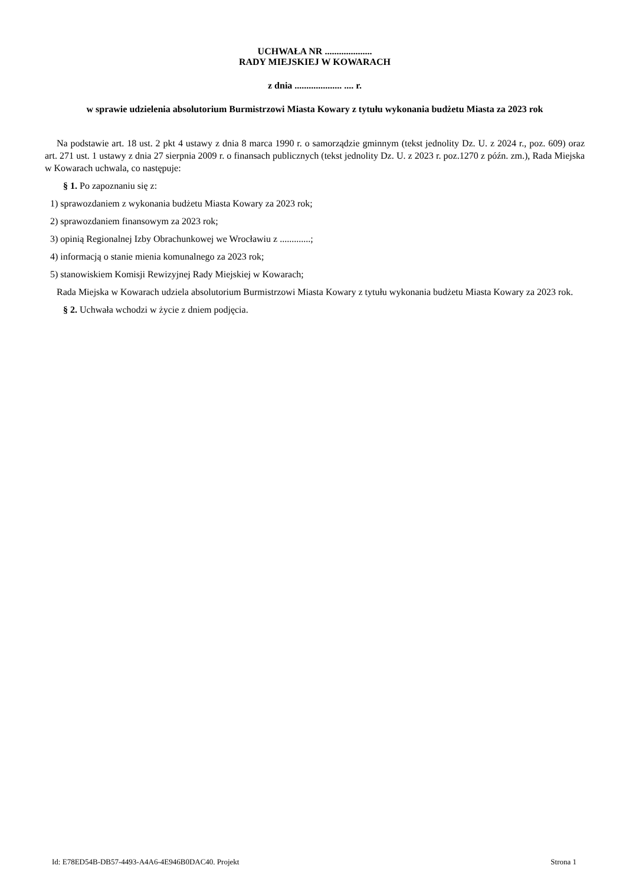UCHWAŁA NR ....................
RADY MIEJSKIEJ W KOWARACH
z dnia .................... .... r.
w sprawie udzielenia absolutorium Burmistrzowi Miasta Kowary z tytułu wykonania budżetu Miasta za 2023 rok
Na podstawie art. 18 ust. 2 pkt 4 ustawy z dnia 8 marca 1990 r. o samorządzie gminnym (tekst jednolity Dz. U. z 2024 r., poz. 609) oraz art. 271 ust. 1 ustawy z dnia 27 sierpnia 2009 r. o finansach publicznych (tekst jednolity Dz. U. z 2023 r. poz.1270 z późn. zm.), Rada Miejska w Kowarach uchwala, co następuje:
§ 1. Po zapoznaniu się z:
1) sprawozdaniem z wykonania budżetu Miasta Kowary za 2023 rok;
2) sprawozdaniem finansowym za 2023 rok;
3) opinią Regionalnej Izby Obrachunkowej we Wrocławiu z .............;
4) informacją o stanie mienia komunalnego za 2023 rok;
5) stanowiskiem Komisji Rewizyjnej Rady Miejskiej w Kowarach;
Rada Miejska w Kowarach udziela absolutorium Burmistrzowi Miasta Kowary z tytułu wykonania budżetu Miasta Kowary za 2023 rok.
§ 2. Uchwała wchodzi w życie z dniem podjęcia.
Id: E78ED54B-DB57-4493-A4A6-4E946B0DAC40. Projekt Strona 1